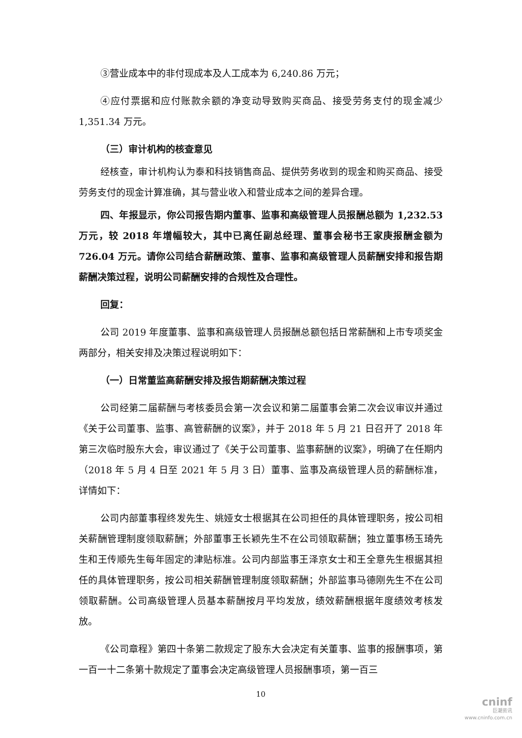③营业成本中的非付现成本及人工成本为 6,240.86 万元；
④应付票据和应付账款余额的净变动导致购买商品、接受劳务支付的现金减少 1,351.34 万元。
（三）审计机构的核查意见
经核查，审计机构认为泰和科技销售商品、提供劳务收到的现金和购买商品、接受劳务支付的现金计算准确，其与营业收入和营业成本之间的差异合理。
四、年报显示，你公司报告期内董事、监事和高级管理人员报酬总额为 1,232.53 万元，较 2018 年增幅较大，其中已离任副总经理、董事会秘书王家庚报酬金额为 726.04 万元。请你公司结合薪酬政策、董事、监事和高级管理人员薪酬安排和报告期薪酬决策过程，说明公司薪酬安排的合规性及合理性。
回复：
公司 2019 年度董事、监事和高级管理人员报酬总额包括日常薪酬和上市专项奖金两部分，相关安排及决策过程说明如下：
（一）日常董监高薪酬安排及报告期薪酬决策过程
公司经第二届薪酬与考核委员会第一次会议和第二届董事会第二次会议审议并通过《关于公司董事、监事、高管薪酬的议案》，并于 2018 年 5 月 21 日召开了 2018 年第三次临时股东大会，审议通过了《关于公司董事、监事薪酬的议案》，明确了在任期内（2018 年 5 月 4 日至 2021 年 5 月 3 日）董事、监事及高级管理人员的薪酬标准，详情如下：
公司内部董事程终发先生、姚娅女士根据其在公司担任的具体管理职务，按公司相关薪酬管理制度领取薪酬；外部董事王长颖先生不在公司领取薪酬；独立董事杨玉琦先生和王传顺先生每年固定的津贴标准。公司内部监事王泽京女士和王全意先生根据其担任的具体管理职务，按公司相关薪酬管理制度领取薪酬；外部监事马德刚先生不在公司领取薪酬。公司高级管理人员基本薪酬按月平均发放，绩效薪酬根据年度绩效考核发放。
《公司章程》第四十条第二款规定了股东大会决定有关董事、监事的报酬事项，第一百一十二条第十款规定了董事会决定高级管理人员报酬事项，第一百三
10
cninf
巨潮资讯
www.cninfo.com.cn